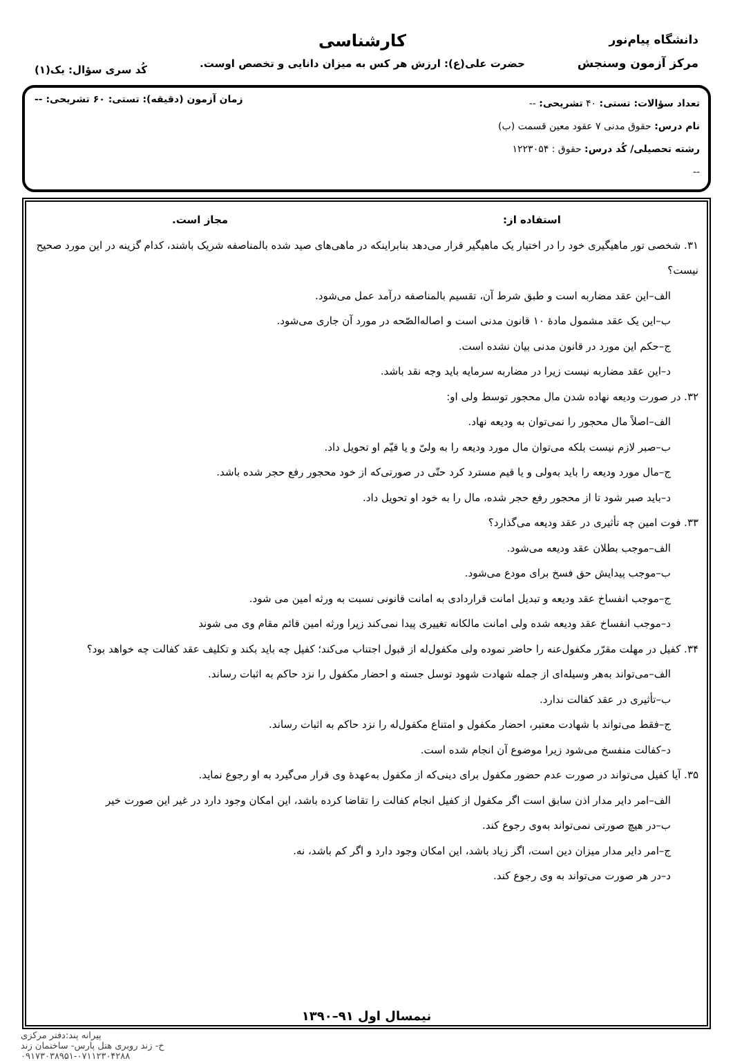دانشگاه پیام‌نور
مرکز آزمون وسنجش
کارشناسی
حضرت علی(ع): ارزش هر کس به میزان دانایی و تخصص اوست.
کُد سری سؤال: یک(۱)
تعداد سؤالات: تستی: ۴۰ تشریحی: --
نام درس: حقوق مدنی ۷ عقود معین قسمت (ب)
رشته تحصیلی/ کُد درس: حقوق : ۱۲۲۳۰۵۴
--
زمان آزمون (دقیقه): تستی: ۶۰ تشریحی: --
استفاده از: مجاز است.
۳۱. شخصی تور ماهیگیری خود را در اختیار یک ماهیگیر قرار می‌دهد بنابراینکه در ماهی‌های صید شده بالمناصفه شریک باشند، کدام گزینه در این مورد صحیح نیست؟
الف–این عقد مضاربه است و طبق شرط آن، تقسیم بالمناصفه درآمد عمل می‌شود.
ب–این یک عقد مشمول مادهٔ ۱۰ قانون مدنی است و اصاله‌الصّحه در مورد آن جاری می‌شود.
ج–حکم این مورد در قانون مدنی بیان نشده است.
د–این عقد مضاربه نیست زیرا در مضاربه سرمایه باید وجه نقد باشد.
۳۲. در صورت ودیعه نهاده شدن مال محجور توسط ولی او:
الف–اصلاً مال محجور را نمی‌توان به ودیعه نهاد.
ب–صبر لازم نیست بلکه می‌توان مال مورد ودیعه را به ولیّ و یا قیّم او تحویل داد.
ج–مال مورد ودیعه را باید به‌ولی و یا قیم مسترد کرد حتّی در صورتی‌که از خود محجور رفع حجر شده باشد.
د–باید صبر شود تا از محجور رفع حجر شده، مال را به خود او تحویل داد.
۳۳. فوت امین چه تأثیری در عقد ودیعه می‌گذارد؟
الف–موجب بطلان عقد ودیعه می‌شود.
ب–موجب پیدایش حق فسخ برای مودع می‌شود.
ج–موجب انفساخ عقد ودیعه و تبدیل امانت قراردادی به امانت قانونی نسبت به ورثه امین می شود.
د–موجب انفساخ عقد ودیعه شده ولی امانت مالکانه تغییری پیدا نمی‌کند زیرا ورثه امین قائم مقام وی می شوند
۳۴. کفیل در مهلت مقرّر مکفول‌عنه را حاضر نموده ولی مکفول‌له از قبول اجتناب می‌کند؛ کفیل چه باید بکند و تکلیف عقد کفالت چه خواهد بود؟
الف–می‌تواند به‌هر وسیله‌ای از جمله شهادت شهود توسل جسته و احضار مکفول را نزد حاکم به اثبات رساند.
ب–تأثیری در عقد کفالت ندارد.
ج–فقط می‌تواند با شهادت معتبر، احضار مکفول و امتناع مکفول‌له را نزد حاکم به اثبات رساند.
د–کفالت منفسخ می‌شود زیرا موضوع آن انجام شده است.
۳۵. آیا کفیل می‌تواند در صورت عدم حضور مکفول برای دینی‌که از مکفول به‌عهدهٔ وی قرار می‌گیرد به او رجوع نماید.
الف–امر دایر مدار اذن سابق است اگر مکفول از کفیل انجام کفالت را تقاضا کرده باشد، این امکان وجود دارد در غیر این صورت خیر
ب–در هیچ صورتی نمی‌تواند به‌وی رجوع کند.
ج–امر دایر مدار میزان دین است، اگر زیاد باشد، این امکان وجود دارد و اگر کم باشد، نه.
د–در هر صورت می‌تواند به وی رجوع کند.
نیمسال اول ۹۱–۱۳۹۰
پیرانه پند:دفتر مرکزی
خ- زند روبری هتل پارس- ساختمان زند
۰۹۱۷۳۰۳۸۹۵۱-۰۷۱۱۲۳۰۴۲۸۸